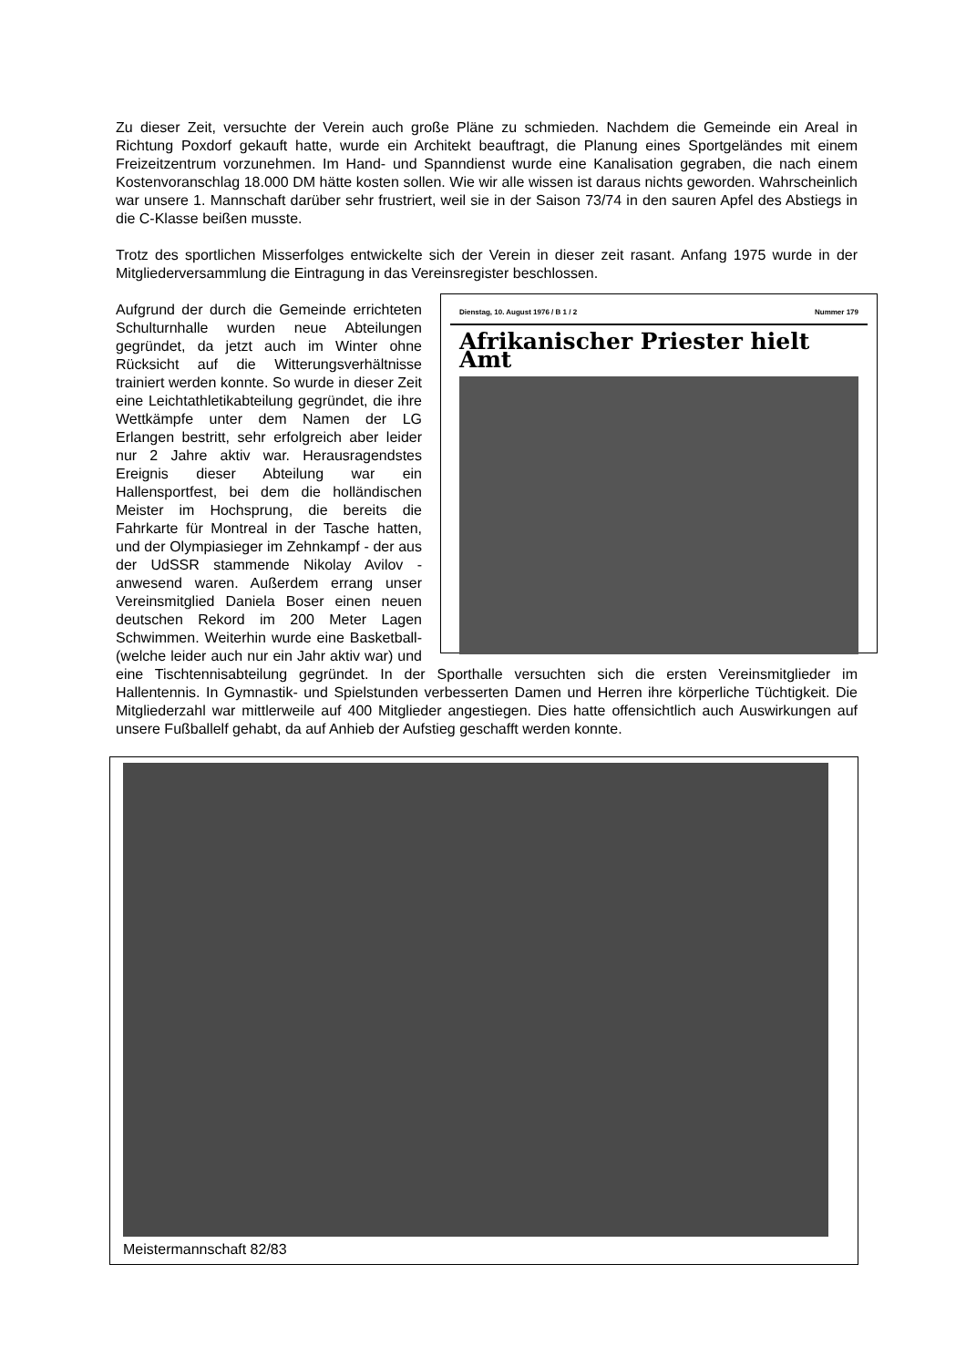Zu dieser Zeit, versuchte der Verein auch große Pläne zu schmieden. Nachdem die Gemeinde ein Areal in Richtung Poxdorf gekauft hatte, wurde ein Architekt beauftragt, die Planung eines Sportgeländes mit einem Freizeitzentrum vorzunehmen. Im Hand- und Spanndienst wurde eine Kanalisation gegraben, die nach einem Kostenvoranschlag 18.000 DM hätte kosten sollen. Wie wir alle wissen ist daraus nichts geworden. Wahrscheinlich war unsere 1. Mannschaft darüber sehr frustriert, weil sie in der Saison 73/74 in den sauren Apfel des Abstiegs in die C-Klasse beißen musste.
Trotz des sportlichen Misserfolges entwickelte sich der Verein in dieser zeit rasant. Anfang 1975 wurde in der Mitgliederversammlung die Eintragung in das Vereinsregister beschlossen.
Dienstag, 10. August 1976 / B 1 / 2 Nummer 179
Afrikanischer Priester hielt Amt
Aufgrund der durch die Gemeinde errichteten Schulturnhalle wurden neue Abteilungen gegründet, da jetzt auch im Winter ohne Rücksicht auf die Witterungsverhältnisse trainiert werden konnte. So wurde in dieser Zeit eine Leichtathletikabteilung gegründet, die ihre Wettkämpfe unter dem Namen der LG Erlangen bestritt, sehr erfolgreich aber leider nur 2 Jahre aktiv war. Herausragendstes Ereignis dieser Abteilung war ein Hallensportfest, bei dem die holländischen Meister im Hochsprung, die bereits die Fahrkarte für Montreal in der Tasche hatten, und der Olympiasieger im Zehnkampf - der aus der UdSSR stammende Nikolay Avilov - anwesend waren. Außerdem errang unser Vereinsmitglied Daniela Boser einen neuen deutschen Rekord im 200 Meter Lagen Schwimmen. Weiterhin wurde eine Basketball- (welche leider auch nur ein Jahr aktiv war) und eine Tischtennisabteilung gegründet. In der Sporthalle versuchten sich die ersten Vereinsmitglieder im Hallentennis. In Gymnastik- und Spielstunden verbesserten Damen und Herren ihre körperliche Tüchtigkeit. Die Mitgliederzahl war mittlerweile auf 400 Mitglieder angestiegen. Dies hatte offensichtlich auch Auswirkungen auf unsere Fußballelf gehabt, da auf Anhieb der Aufstieg geschafft werden konnte.
Meistermannschaft 82/83